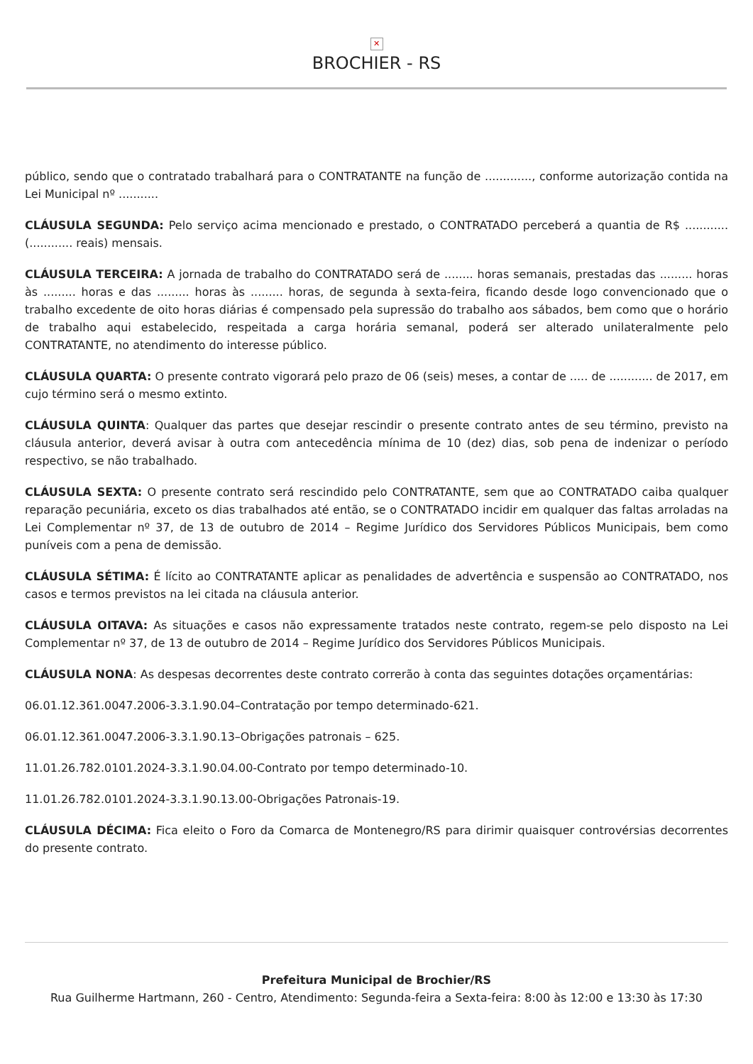✕
BROCHIER - RS
público, sendo que o contratado trabalhará para o CONTRATANTE na função de ............., conforme autorização contida na Lei Municipal nº ...........
CLÁUSULA SEGUNDA: Pelo serviço acima mencionado e prestado, o CONTRATADO perceberá a quantia de R$ ............ (............ reais) mensais.
CLÁUSULA TERCEIRA: A jornada de trabalho do CONTRATADO será de ........ horas semanais, prestadas das ......... horas às ......... horas e das ......... horas às ......... horas, de segunda à sexta-feira, ficando desde logo convencionado que o trabalho excedente de oito horas diárias é compensado pela supressão do trabalho aos sábados, bem como que o horário de trabalho aqui estabelecido, respeitada a carga horária semanal, poderá ser alterado unilateralmente pelo CONTRATANTE, no atendimento do interesse público.
CLÁUSULA QUARTA: O presente contrato vigorará pelo prazo de 06 (seis) meses, a contar de ..... de ............ de 2017, em cujo término será o mesmo extinto.
CLÁUSULA QUINTA: Qualquer das partes que desejar rescindir o presente contrato antes de seu término, previsto na cláusula anterior, deverá avisar à outra com antecedência mínima de 10 (dez) dias, sob pena de indenizar o período respectivo, se não trabalhado.
CLÁUSULA SEXTA: O presente contrato será rescindido pelo CONTRATANTE, sem que ao CONTRATADO caiba qualquer reparação pecuniária, exceto os dias trabalhados até então, se o CONTRATADO incidir em qualquer das faltas arroladas na Lei Complementar nº 37, de 13 de outubro de 2014 – Regime Jurídico dos Servidores Públicos Municipais, bem como puníveis com a pena de demissão.
CLÁUSULA SÉTIMA: É lícito ao CONTRATANTE aplicar as penalidades de advertência e suspensão ao CONTRATADO, nos casos e termos previstos na lei citada na cláusula anterior.
CLÁUSULA OITAVA: As situações e casos não expressamente tratados neste contrato, regem-se pelo disposto na Lei Complementar nº 37, de 13 de outubro de 2014 – Regime Jurídico dos Servidores Públicos Municipais.
CLÁUSULA NONA: As despesas decorrentes deste contrato correrão à conta das seguintes dotações orçamentárias:
06.01.12.361.0047.2006-3.3.1.90.04–Contratação por tempo determinado-621.
06.01.12.361.0047.2006-3.3.1.90.13–Obrigações patronais – 625.
11.01.26.782.0101.2024-3.3.1.90.04.00-Contrato por tempo determinado-10.
11.01.26.782.0101.2024-3.3.1.90.13.00-Obrigações Patronais-19.
CLÁUSULA DÉCIMA: Fica eleito o Foro da Comarca de Montenegro/RS para dirimir quaisquer controvérsias decorrentes do presente contrato.
Prefeitura Municipal de Brochier/RS
Rua Guilherme Hartmann, 260 - Centro, Atendimento: Segunda-feira a Sexta-feira: 8:00 às 12:00 e 13:30 às 17:30